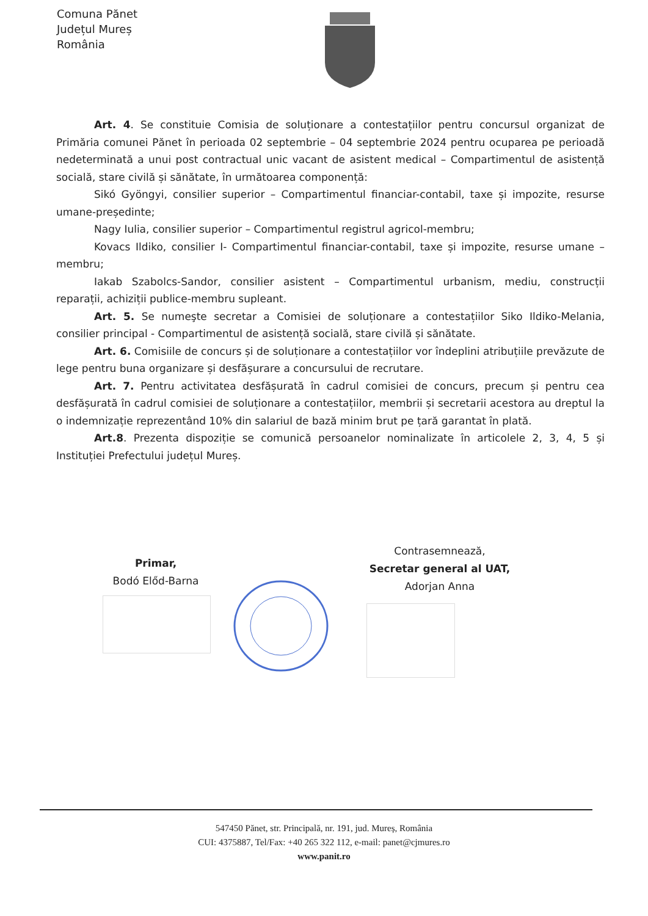Comuna Pănet
Județul Mureș
România
Art. 4. Se constituie Comisia de soluționare a contestațiilor pentru concursul organizat de Primăria comunei Pănet în perioada 02 septembrie – 04 septembrie 2024 pentru ocuparea pe perioadă nedeterminată a unui post contractual unic vacant de asistent medical – Compartimentul de asistență socială, stare civilă și sănătate, în următoarea componență:
Sikó Gyöngyi, consilier superior – Compartimentul financiar-contabil, taxe și impozite, resurse umane-președinte;
Nagy Iulia, consilier superior – Compartimentul registrul agricol-membru;
Kovacs Ildiko, consilier I- Compartimentul financiar-contabil, taxe și impozite, resurse umane – membru;
Iakab Szabolcs-Sandor, consilier asistent – Compartimentul urbanism, mediu, construcții reparații, achiziții publice-membru supleant.
Art. 5. Se numeşte secretar a Comisiei de soluționare a contestațiilor Siko Ildiko-Melania, consilier principal - Compartimentul de asistență socială, stare civilă și sănătate.
Art. 6. Comisiile de concurs și de soluționare a contestațiilor vor îndeplini atribuțiile prevăzute de lege pentru buna organizare și desfășurare a concursului de recrutare.
Art. 7. Pentru activitatea desfășurată în cadrul comisiei de concurs, precum și pentru cea desfășurată în cadrul comisiei de soluționare a contestațiilor, membrii și secretarii acestora au dreptul la o indemnizație reprezentând 10% din salariul de bază minim brut pe țară garantat în plată.
Art.8. Prezenta dispoziție se comunică persoanelor nominalizate în articolele 2, 3, 4, 5 și Instituției Prefectului județul Mureș.
Primar,
Bodó Előd-Barna
Contrasemnează,
Secretar general al UAT,
Adorjan Anna
547450 Pănet, str. Principală, nr. 191, jud. Mureș, România
CUI: 4375887, Tel/Fax: +40 265 322 112, e-mail: panet@cjmures.ro
www.panit.ro